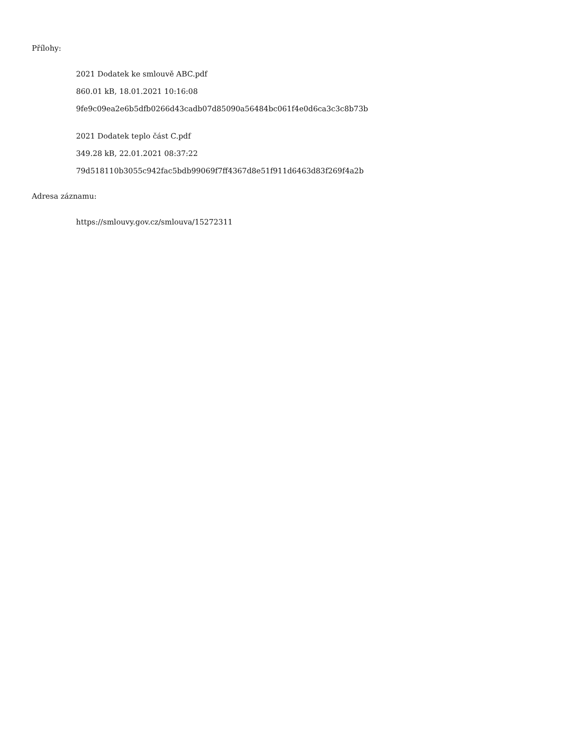Přílohy:
2021 Dodatek ke smlouvě ABC.pdf
860.01 kB, 18.01.2021 10:16:08
9fe9c09ea2e6b5dfb0266d43cadb07d85090a56484bc061f4e0d6ca3c3c8b73b
2021 Dodatek teplo část C.pdf
349.28 kB, 22.01.2021 08:37:22
79d518110b3055c942fac5bdb99069f7ff4367d8e51f911d6463d83f269f4a2b
Adresa záznamu:
https://smlouvy.gov.cz/smlouva/15272311